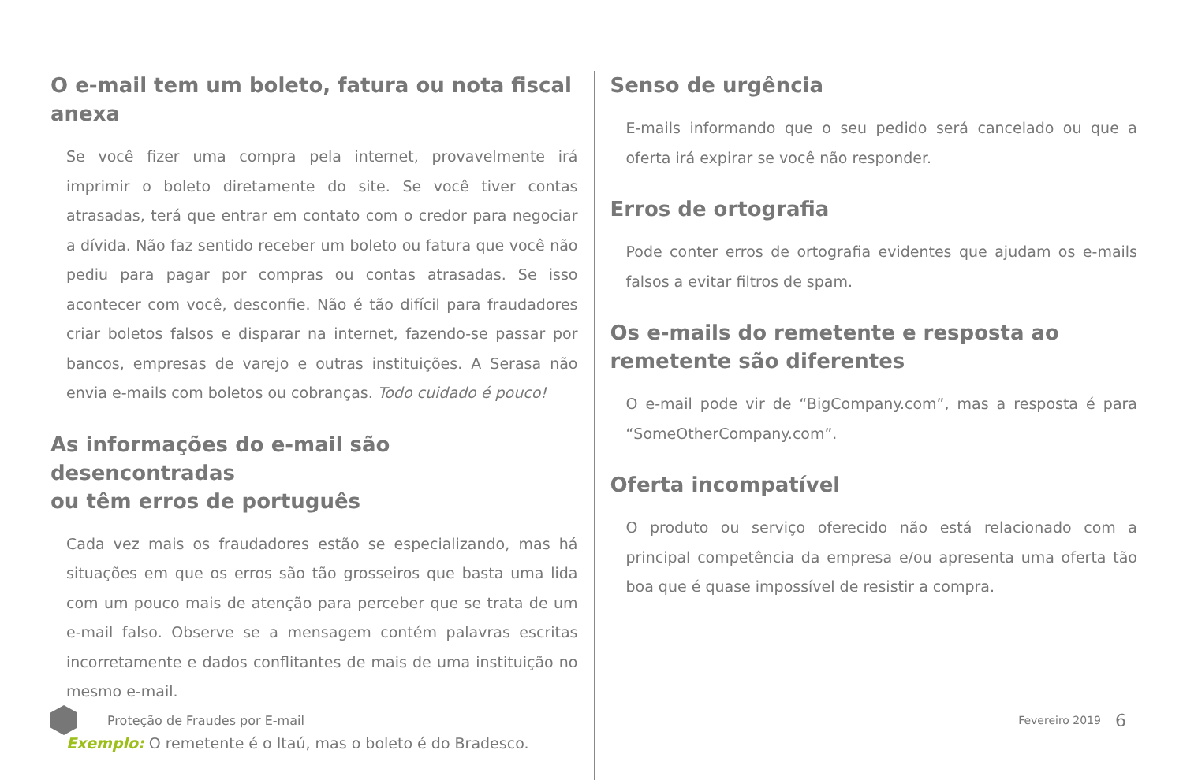O e-mail tem um boleto, fatura ou nota fiscal anexa
Se você fizer uma compra pela internet, provavelmente irá imprimir o boleto diretamente do site. Se você tiver contas atrasadas, terá que entrar em contato com o credor para negociar a dívida. Não faz sentido receber um boleto ou fatura que você não pediu para pagar por compras ou contas atrasadas. Se isso acontecer com você, desconfie. Não é tão difícil para fraudadores criar boletos falsos e disparar na internet, fazendo-se passar por bancos, empresas de varejo e outras instituições. A Serasa não envia e-mails com boletos ou cobranças. Todo cuidado é pouco!
As informações do e-mail são desencontradas
ou têm erros de português
Cada vez mais os fraudadores estão se especializando, mas há situações em que os erros são tão grosseiros que basta uma lida com um pouco mais de atenção para perceber que se trata de um e-mail falso. Observe se a mensagem contém palavras escritas incorretamente e dados conflitantes de mais de uma instituição no mesmo e-mail.
Exemplo: O remetente é o Itaú, mas o boleto é do Bradesco.
Senso de urgência
E-mails informando que o seu pedido será cancelado ou que a oferta irá expirar se você não responder.
Erros de ortografia
Pode conter erros de ortografia evidentes que ajudam os e-mails falsos a evitar filtros de spam.
Os e-mails do remetente e resposta ao remetente são diferentes
O e-mail pode vir de “BigCompany.com”, mas a resposta é para “SomeOtherCompany.com”.
Oferta incompatível
O produto ou serviço oferecido não está relacionado com a principal competência da empresa e/ou apresenta uma oferta tão boa que é quase impossível de resistir a compra.
Proteção de Fraudes por E-mail Fevereiro 2019 6